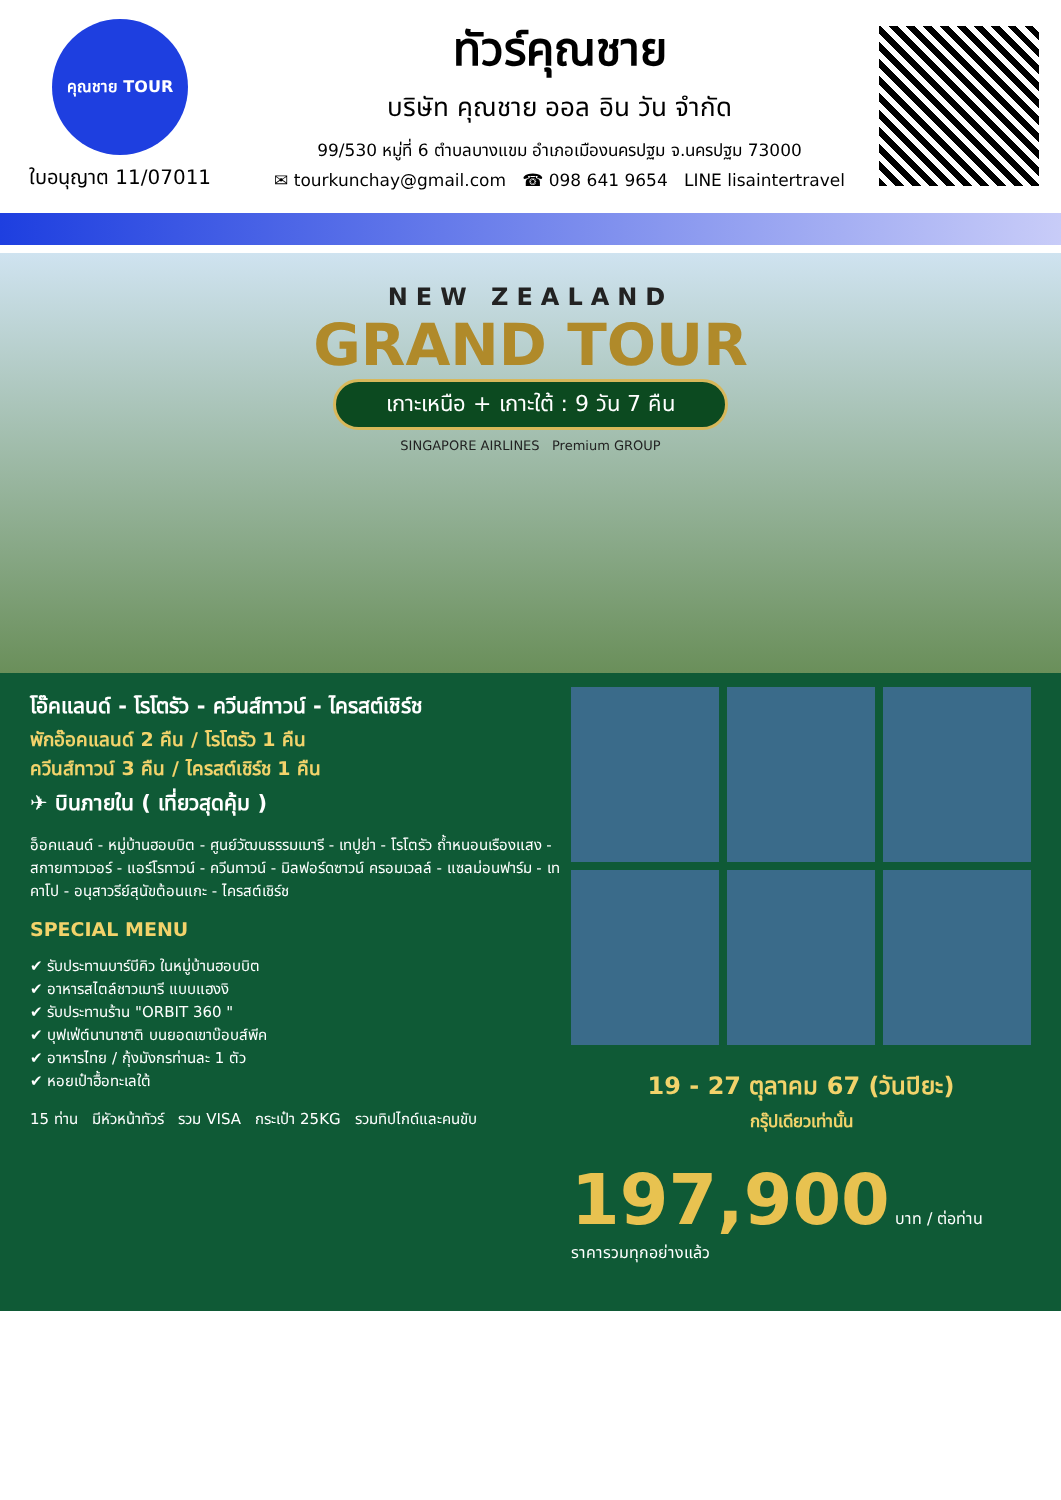คุณชาย TOUR
ใบอนุญาต 11/07011
ทัวร์คุณชาย
บริษัท คุณชาย ออล อิน วัน จำกัด
99/530 หมู่ที่ 6 ตำบลบางแขม อำเภอเมืองนครปฐม จ.นครปฐม 73000
✉ tourkunchay@gmail.com ☎ 098 641 9654 LINE lisaintertravel
NEW ZEALAND
GRAND TOUR
เกาะเหนือ + เกาะใต้ : 9 วัน 7 คืน
SINGAPORE AIRLINES Premium GROUP
โอ๊คแลนด์ - โรโตรัว - ควีนส์ทาวน์ - ไครสต์เชิร์ช
พักอ๊อคแลนด์ 2 คืน / โรโตรัว 1 คืน
ควีนส์ทาวน์ 3 คืน / ไครสต์เชิร์ช 1 คืน
✈ บินภายใน ( เที่ยวสุดคุ้ม )
อ็อคแลนด์ - หมู่บ้านฮอบบิต - ศูนย์วัฒนธรรมเมารี - เทปูย่า - โรโตรัว ถ้ำหนอนเรืองแสง - สกายทาวเวอร์ - แอร์โรทาวน์ - ควีนทาวน์ - มิลฟอร์ดซาวน์ ครอมเวลล์ - แซลม่อนฟาร์ม - เทคาโป - อนุสาวรีย์สุนัขต้อนแกะ - ไครสต์เชิร์ช
SPECIAL MENU
✔ รับประทานบาร์บีคิว ในหมู่บ้านฮอบบิต
✔ อาหารสไตล์ชาวเมารี แบบแฮงงิ
✔ รับประทานร้าน "ORBIT 360 "
✔ บุฟเฟ่ต์นานาชาติ บนยอดเขาบ๊อบส์พีค
✔ อาหารไทย / กุ้งมังกรท่านละ 1 ตัว
✔ หอยเป๋าฮื้อทะเลใต้
15 ท่าน มีหัวหน้าทัวร์ รวม VISA กระเป๋า 25KG รวมทิปไกด์และคนขับ
19 - 27 ตุลาคม 67 (วันปิยะ)
กรุ๊ปเดียวเท่านั้น
197,900 บาท / ต่อท่าน
ราคารวมทุกอย่างแล้ว